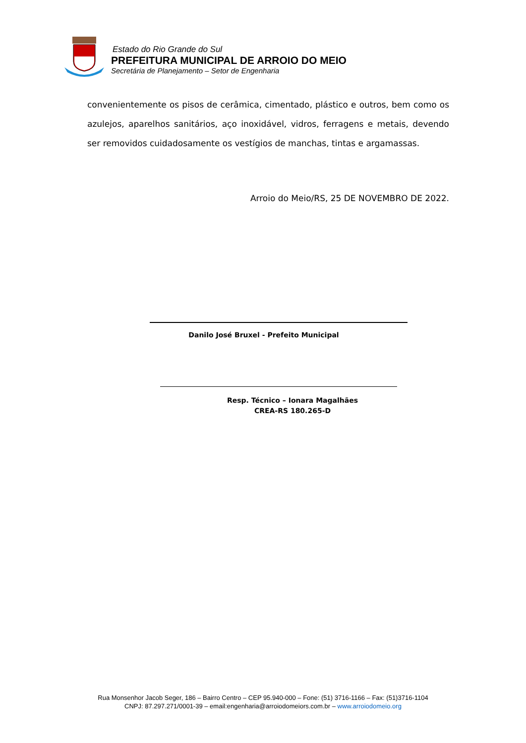Estado do Rio Grande do Sul
PREFEITURA MUNICIPAL DE ARROIO DO MEIO
Secretária de Planejamento – Setor de Engenharia
convenientemente os pisos de cerâmica, cimentado, plástico e outros, bem como os azulejos, aparelhos sanitários, aço inoxidável, vidros, ferragens e metais, devendo ser removidos cuidadosamente os vestígios de manchas, tintas e argamassas.
Arroio do Meio/RS, 25 DE NOVEMBRO DE 2022.
Danilo José Bruxel - Prefeito Municipal
Resp. Técnico – Ionara Magalhães
CREA-RS 180.265-D
Rua Monsenhor Jacob Seger, 186 – Bairro Centro – CEP 95.940-000 – Fone: (51) 3716-1166 – Fax: (51)3716-1104
CNPJ: 87.297.271/0001-39 – email:engenharia@arroiodomeiors.com.br – www.arroiodomeio.org